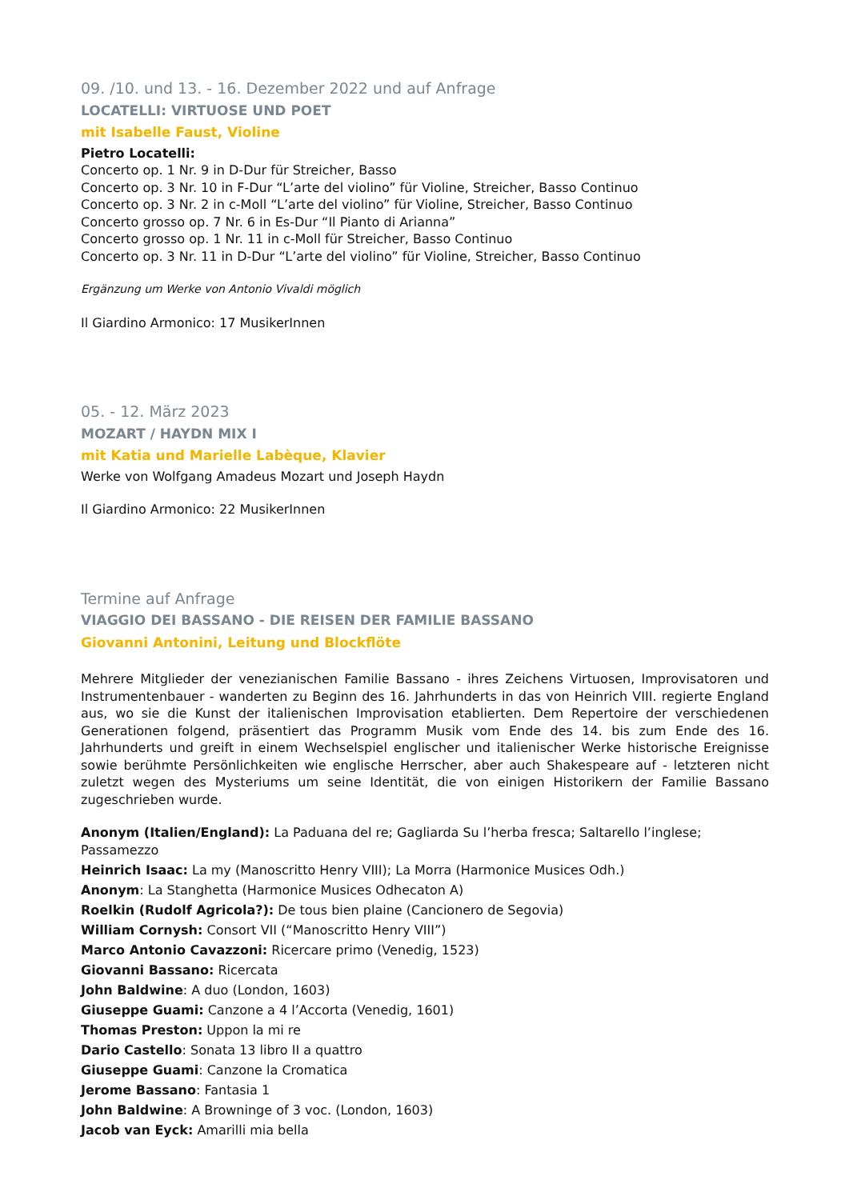09. /10. und 13. - 16. Dezember 2022 und auf Anfrage
LOCATELLI: VIRTUOSE UND POET
mit Isabelle Faust, Violine
Pietro Locatelli:
Concerto op. 1 Nr. 9 in D-Dur für Streicher, Basso
Concerto op. 3 Nr. 10 in F-Dur “L’arte del violino” für Violine, Streicher, Basso Continuo
Concerto op. 3 Nr. 2 in c-Moll “L’arte del violino” für Violine, Streicher, Basso Continuo
Concerto grosso op. 7 Nr. 6 in Es-Dur “Il Pianto di Arianna”
Concerto grosso op. 1 Nr. 11 in c-Moll für Streicher, Basso Continuo
Concerto op. 3 Nr. 11 in D-Dur “L’arte del violino” für Violine, Streicher, Basso Continuo
Ergänzung um Werke von Antonio Vivaldi möglich
Il Giardino Armonico: 17 MusikerInnen
05. - 12. März 2023
MOZART / HAYDN MIX I
mit Katia und Marielle Labèque, Klavier
Werke von Wolfgang Amadeus Mozart und Joseph Haydn
Il Giardino Armonico: 22 MusikerInnen
Termine auf Anfrage
VIAGGIO DEI BASSANO - DIE REISEN DER FAMILIE BASSANO
Giovanni Antonini, Leitung und Blockflöte
Mehrere Mitglieder der venezianischen Familie Bassano - ihres Zeichens Virtuosen, Improvisatoren und Instrumentenbauer - wanderten zu Beginn des 16. Jahrhunderts in das von Heinrich VIII. regierte England aus, wo sie die Kunst der italienischen Improvisation etablierten. Dem Repertoire der verschiedenen Generationen folgend, präsentiert das Programm Musik vom Ende des 14. bis zum Ende des 16. Jahrhunderts und greift in einem Wechselspiel englischer und italienischer Werke historische Ereignisse sowie berühmte Persönlichkeiten wie englische Herrscher, aber auch Shakespeare auf - letzteren nicht zuletzt wegen des Mysteriums um seine Identität, die von einigen Historikern der Familie Bassano zugeschrieben wurde.
Anonym (Italien/England): La Paduana del re; Gagliarda Su l’herba fresca; Saltarello l’inglese; Passamezzo
Heinrich Isaac: La my (Manoscritto Henry VIII); La Morra (Harmonice Musices Odh.)
Anonym: La Stanghetta (Harmonice Musices Odhecaton A)
Roelkin (Rudolf Agricola?): De tous bien plaine (Cancionero de Segovia)
William Cornysh: Consort VII (“Manoscritto Henry VIII”)
Marco Antonio Cavazzoni: Ricercare primo (Venedig, 1523)
Giovanni Bassano: Ricercata
John Baldwine: A duo (London, 1603)
Giuseppe Guami: Canzone a 4 l’Accorta (Venedig, 1601)
Thomas Preston: Uppon la mi re
Dario Castello: Sonata 13 libro II a quattro
Giuseppe Guami: Canzone la Cromatica
Jerome Bassano: Fantasia 1
John Baldwine: A Browninge of 3 voc. (London, 1603)
Jacob van Eyck: Amarilli mia bella